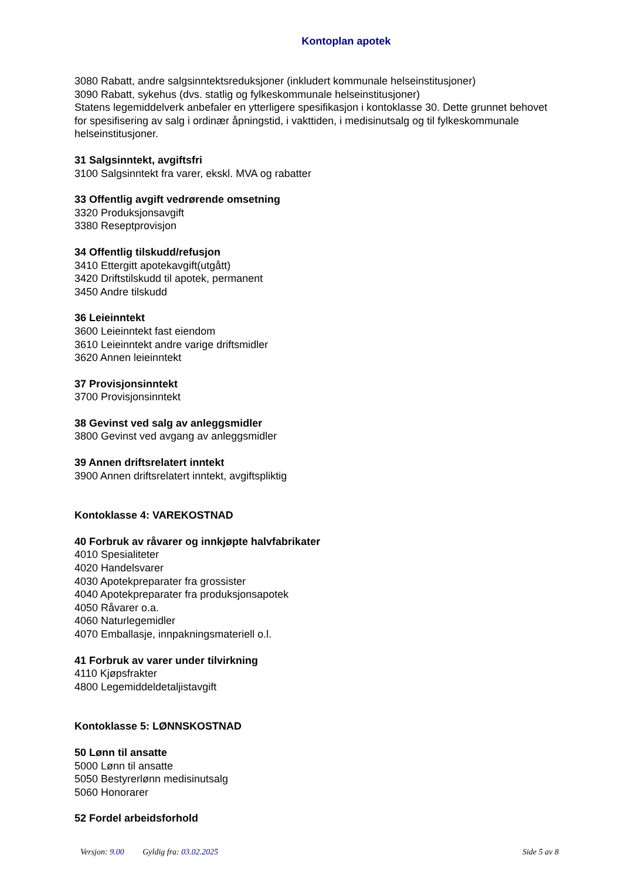Kontoplan apotek
3080 Rabatt, andre salgsinntektsreduksjoner (inkludert kommunale helseinstitusjoner)
3090 Rabatt, sykehus (dvs. statlig og fylkeskommunale helseinstitusjoner)
Statens legemiddelverk anbefaler en ytterligere spesifikasjon i kontoklasse 30. Dette grunnet behovet for spesifisering av salg i ordinær åpningstid, i vakttiden, i medisinutsalg og til fylkeskommunale helseinstitusjoner.
31 Salgsinntekt, avgiftsfri
3100 Salgsinntekt fra varer, ekskl. MVA og rabatter
33 Offentlig avgift vedrørende omsetning
3320 Produksjonsavgift
3380 Reseptprovisjon
34 Offentlig tilskudd/refusjon
3410 Ettergitt apotekavgift(utgått)
3420 Driftstilskudd til apotek, permanent
3450 Andre tilskudd
36 Leieinntekt
3600 Leieinntekt fast eiendom
3610 Leieinntekt andre varige driftsmidler
3620 Annen leieinntekt
37 Provisjonsinntekt
3700 Provisjonsinntekt
38 Gevinst ved salg av anleggsmidler
3800 Gevinst ved avgang av anleggsmidler
39 Annen driftsrelatert inntekt
3900 Annen driftsrelatert inntekt, avgiftspliktig
Kontoklasse 4: VAREKOSTNAD
40 Forbruk av råvarer og innkjøpte halvfabrikater
4010 Spesialiteter
4020 Handelsvarer
4030 Apotekpreparater fra grossister
4040 Apotekpreparater fra produksjonsapotek
4050 Råvarer o.a.
4060 Naturlegemidler
4070 Emballasje, innpakningsmateriell o.l.
41 Forbruk av varer under tilvirkning
4110 Kjøpsfrakter
4800 Legemiddeldetaljistavgift
Kontoklasse 5: LØNNSKOSTNAD
50 Lønn til ansatte
5000 Lønn til ansatte
5050 Bestyrerlønn medisinutsalg
5060 Honorarer
52 Fordel arbeidsforhold
Versjon: 9.00 Gyldig fra: 03.02.2025 Side 5 av 8